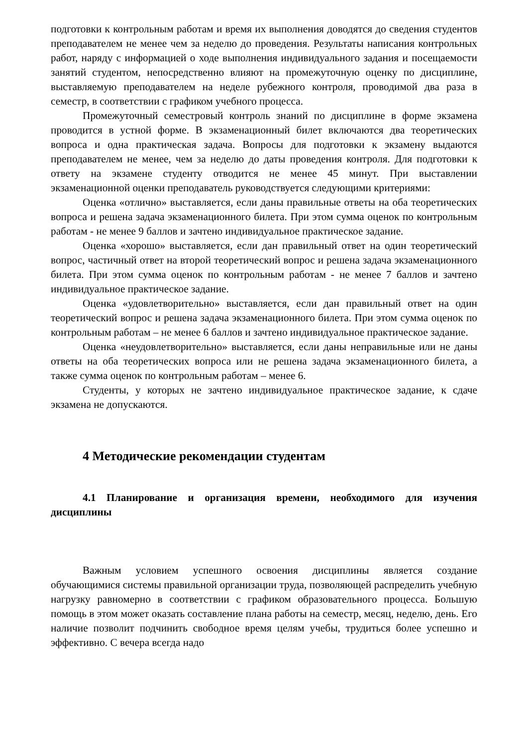подготовки к контрольным работам и время их выполнения доводятся до сведения студентов преподавателем не менее чем за неделю до проведения. Результаты написания контрольных работ, наряду с информацией о ходе выполнения индивидуального задания и посещаемости занятий студентом, непосредственно влияют на промежуточную оценку по дисциплине, выставляемую преподавателем на неделе рубежного контроля, проводимой два раза в семестр, в соответствии с графиком учебного процесса.
Промежуточный семестровый контроль знаний по дисциплине в форме экзамена проводится в устной форме. В экзаменационный билет включаются два теоретических вопроса и одна практическая задача. Вопросы для подготовки к экзамену выдаются преподавателем не менее, чем за неделю до даты проведения контроля. Для подготовки к ответу на экзамене студенту отводится не менее 45 минут. При выставлении экзаменационной оценки преподаватель руководствуется следующими критериями:
Оценка «отлично» выставляется, если даны правильные ответы на оба теоретических вопроса и решена задача экзаменационного билета. При этом сумма оценок по контрольным работам - не менее 9 баллов и зачтено индивидуальное практическое задание.
Оценка «хорошо» выставляется, если дан правильный ответ на один теоретический вопрос, частичный ответ на второй теоретический вопрос и решена задача экзаменационного билета. При этом сумма оценок по контрольным работам - не менее 7 баллов и зачтено индивидуальное практическое задание.
Оценка «удовлетворительно» выставляется, если дан правильный ответ на один теоретический вопрос и решена задача экзаменационного билета. При этом сумма оценок по контрольным работам – не менее 6 баллов и зачтено индивидуальное практическое задание.
Оценка «неудовлетворительно» выставляется, если даны неправильные или не даны ответы на оба теоретических вопроса или не решена задача экзаменационного билета, а также сумма оценок по контрольным работам – менее 6.
Студенты, у которых не зачтено индивидуальное практическое задание, к сдаче экзамена не допускаются.
4 Методические рекомендации студентам
4.1 Планирование и организация времени, необходимого для изучения дисциплины
Важным условием успешного освоения дисциплины является создание обучающимися системы правильной организации труда, позволяющей распределить учебную нагрузку равномерно в соответствии с графиком образовательного процесса. Большую помощь в этом может оказать составление плана работы на семестр, месяц, неделю, день. Его наличие позволит подчинить свободное время целям учебы, трудиться более успешно и эффективно. С вечера всегда надо